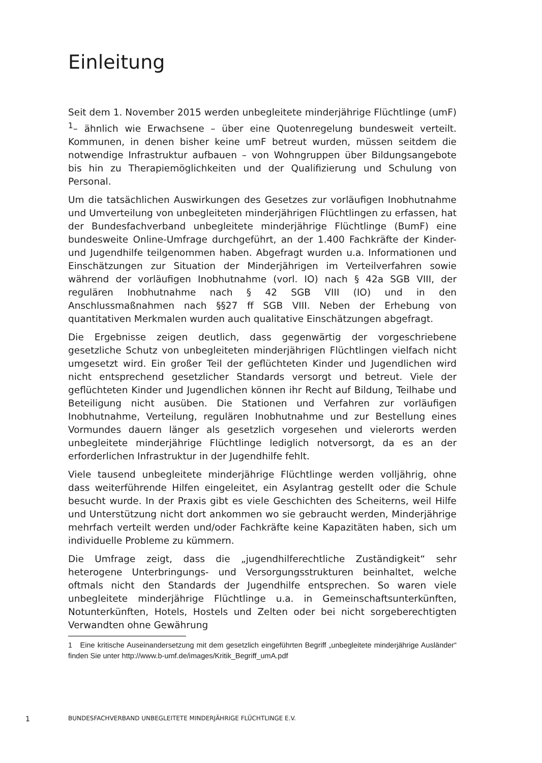Einleitung
Seit dem 1. November 2015 werden unbegleitete minderjährige Flüchtlinge (umF) <sup>1</sup>– ähnlich wie Erwachsene – über eine Quotenregelung bundesweit verteilt. Kommunen, in denen bisher keine umF betreut wurden, müssen seitdem die notwendige Infrastruktur aufbauen – von Wohngruppen über Bildungsangebote bis hin zu Therapiemöglichkeiten und der Qualifizierung und Schulung von Personal.
Um die tatsächlichen Auswirkungen des Gesetzes zur vorläufigen Inobhutnahme und Umverteilung von unbegleiteten minderjährigen Flüchtlingen zu erfassen, hat der Bundesfachverband unbegleitete minderjährige Flüchtlinge (BumF) eine bundesweite Online-Umfrage durchgeführt, an der 1.400 Fachkräfte der Kinder- und Jugendhilfe teilgenommen haben. Abgefragt wurden u.a. Informationen und Einschätzungen zur Situation der Minderjährigen im Verteilverfahren sowie während der vorläufigen Inobhutnahme (vorl. IO) nach § 42a SGB VIII, der regulären Inobhutnahme nach § 42 SGB VIII (IO) und in den Anschlussmaßnahmen nach §§27 ff SGB VIII. Neben der Erhebung von quantitativen Merkmalen wurden auch qualitative Einschätzungen abgefragt.
Die Ergebnisse zeigen deutlich, dass gegenwärtig der vorgeschriebene gesetzliche Schutz von unbegleiteten minderjährigen Flüchtlingen vielfach nicht umgesetzt wird. Ein großer Teil der geflüchteten Kinder und Jugendlichen wird nicht entsprechend gesetzlicher Standards versorgt und betreut. Viele der geflüchteten Kinder und Jugendlichen können ihr Recht auf Bildung, Teilhabe und Beteiligung nicht ausüben. Die Stationen und Verfahren zur vorläufigen Inobhutnahme, Verteilung, regulären Inobhutnahme und zur Bestellung eines Vormundes dauern länger als gesetzlich vorgesehen und vielerorts werden unbegleitete minderjährige Flüchtlinge lediglich notversorgt, da es an der erforderlichen Infrastruktur in der Jugendhilfe fehlt.
Viele tausend unbegleitete minderjährige Flüchtlinge werden volljährig, ohne dass weiterführende Hilfen eingeleitet, ein Asylantrag gestellt oder die Schule besucht wurde. In der Praxis gibt es viele Geschichten des Scheiterns, weil Hilfe und Unterstützung nicht dort ankommen wo sie gebraucht werden, Minderjährige mehrfach verteilt werden und/oder Fachkräfte keine Kapazitäten haben, sich um individuelle Probleme zu kümmern.
Die Umfrage zeigt, dass die „jugendhilferechtliche Zuständigkeit“ sehr heterogene Unterbringungs- und Versorgungsstrukturen beinhaltet, welche oftmals nicht den Standards der Jugendhilfe entsprechen. So waren viele unbegleitete minderjährige Flüchtlinge u.a. in Gemeinschaftsunterkünften, Notunterkünften, Hotels, Hostels und Zelten oder bei nicht sorgeberechtigten Verwandten ohne Gewährung
1 Eine kritische Auseinandersetzung mit dem gesetzlich eingeführten Begriff „unbegleitete minderjährige Ausländer“ finden Sie unter http://www.b-umf.de/images/Kritik_Begriff_umA.pdf
1 BUNDESFACHVERBAND UNBEGLEITETE MINDERJÄHRIGE FLÜCHTLINGE E.V.